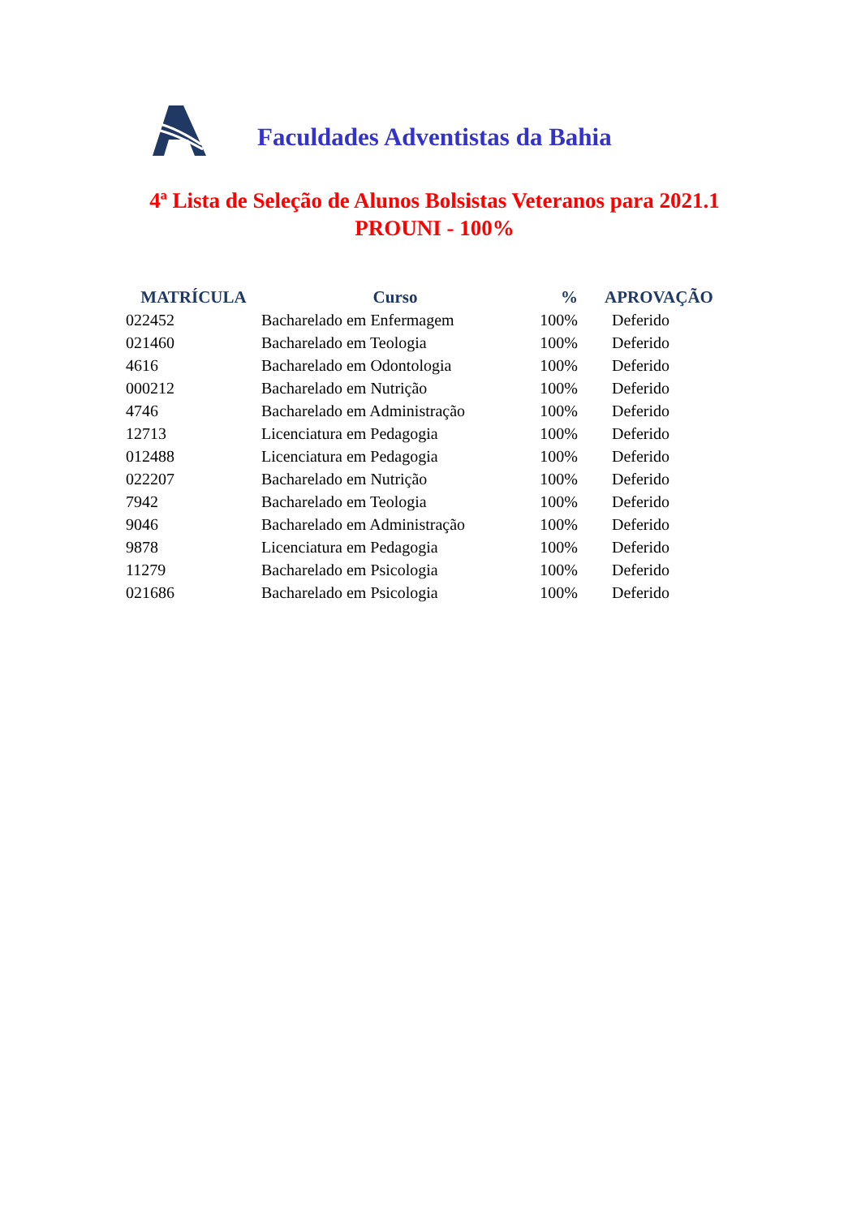Faculdades Adventistas da Bahia
4ª Lista de Seleção de Alunos Bolsistas Veteranos para 2021.1
PROUNI - 100%
| MATRÍCULA | Curso | % | APROVAÇÃO |
| --- | --- | --- | --- |
| 022452 | Bacharelado em Enfermagem | 100% | Deferido |
| 021460 | Bacharelado em Teologia | 100% | Deferido |
| 4616 | Bacharelado em Odontologia | 100% | Deferido |
| 000212 | Bacharelado em Nutrição | 100% | Deferido |
| 4746 | Bacharelado em Administração | 100% | Deferido |
| 12713 | Licenciatura em Pedagogia | 100% | Deferido |
| 012488 | Licenciatura em Pedagogia | 100% | Deferido |
| 022207 | Bacharelado em Nutrição | 100% | Deferido |
| 7942 | Bacharelado em Teologia | 100% | Deferido |
| 9046 | Bacharelado em Administração | 100% | Deferido |
| 9878 | Licenciatura em Pedagogia | 100% | Deferido |
| 11279 | Bacharelado em Psicologia | 100% | Deferido |
| 021686 | Bacharelado em Psicologia | 100% | Deferido |